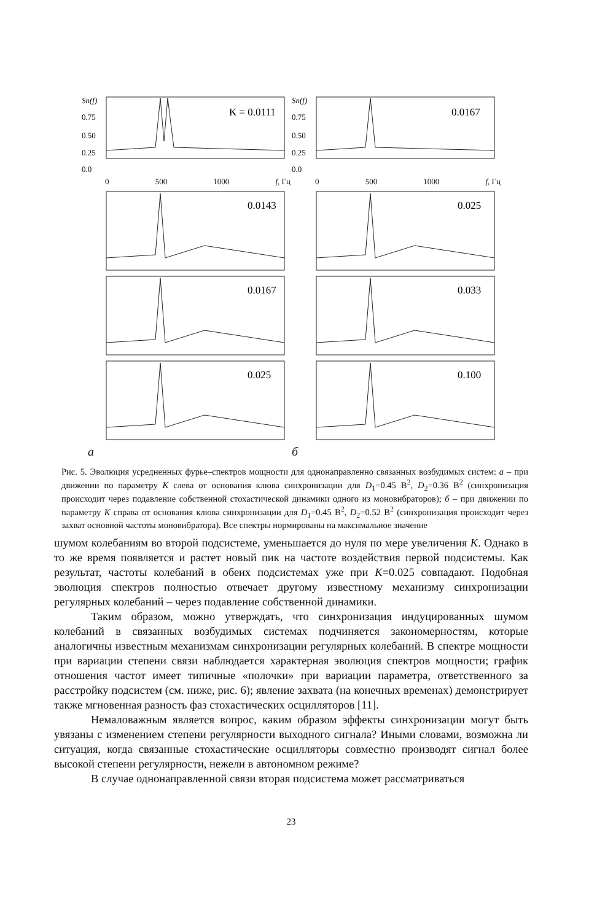Sn(f)
0.75
0.50
0.25
0.0
K = 0.0111
0 500 1000 f, Гц
0.0143
0.0167
0.025
а
Sn(f)
0.75
0.50
0.25
0.0
0.0167
0 500 1000 f, Гц
0.025
0.033
0.100
б
Рис. 5. Эволюция усредненных фурье–спектров мощности для однонаправленно связанных возбудимых систем: а – при движении по параметру K слева от основания клюва синхронизации для D<sub>1</sub>=0.45 В<sup>2</sup>, D<sub>2</sub>=0.36 В<sup>2</sup> (синхронизация происходит через подавление собственной стохастической динамики одного из моновибраторов); б – при движении по параметру K справа от основания клюва синхронизации для D<sub>1</sub>=0.45 В<sup>2</sup>, D<sub>2</sub>=0.52 В<sup>2</sup> (синхронизация происходит через захват основной частоты моновибратора). Все спектры нормированы на максимальное значение
шумом колебаниям во второй подсистеме, уменьшается до нуля по мере увеличения K. Однако в то же время появляется и растет новый пик на частоте воздействия первой подсистемы. Как результат, частоты колебаний в обеих подсистемах уже при K=0.025 совпадают. Подобная эволюция спектров полностью отвечает другому известному механизму синхронизации регулярных колебаний – через подавление собственной динамики.
Таким образом, можно утверждать, что синхронизация индуцированных шумом колебаний в связанных возбудимых системах подчиняется закономерностям, которые аналогичны известным механизмам синхронизации регулярных колебаний. В спектре мощности при вариации степени связи наблюдается характерная эволюция спектров мощности; график отношения частот имеет типичные «полочки» при вариации параметра, ответственного за расстройку подсистем (см. ниже, рис. 6); явление захвата (на конечных временах) демонстрирует также мгновенная разность фаз стохастических осцилляторов [11].
Немаловажным является вопрос, каким образом эффекты синхронизации могут быть увязаны с изменением степени регулярности выходного сигнала? Иными словами, возможна ли ситуация, когда связанные стохастические осцилляторы совместно производят сигнал более высокой степени регулярности, нежели в автономном режиме?
В случае однонаправленной связи вторая подсистема может рассматриваться
23